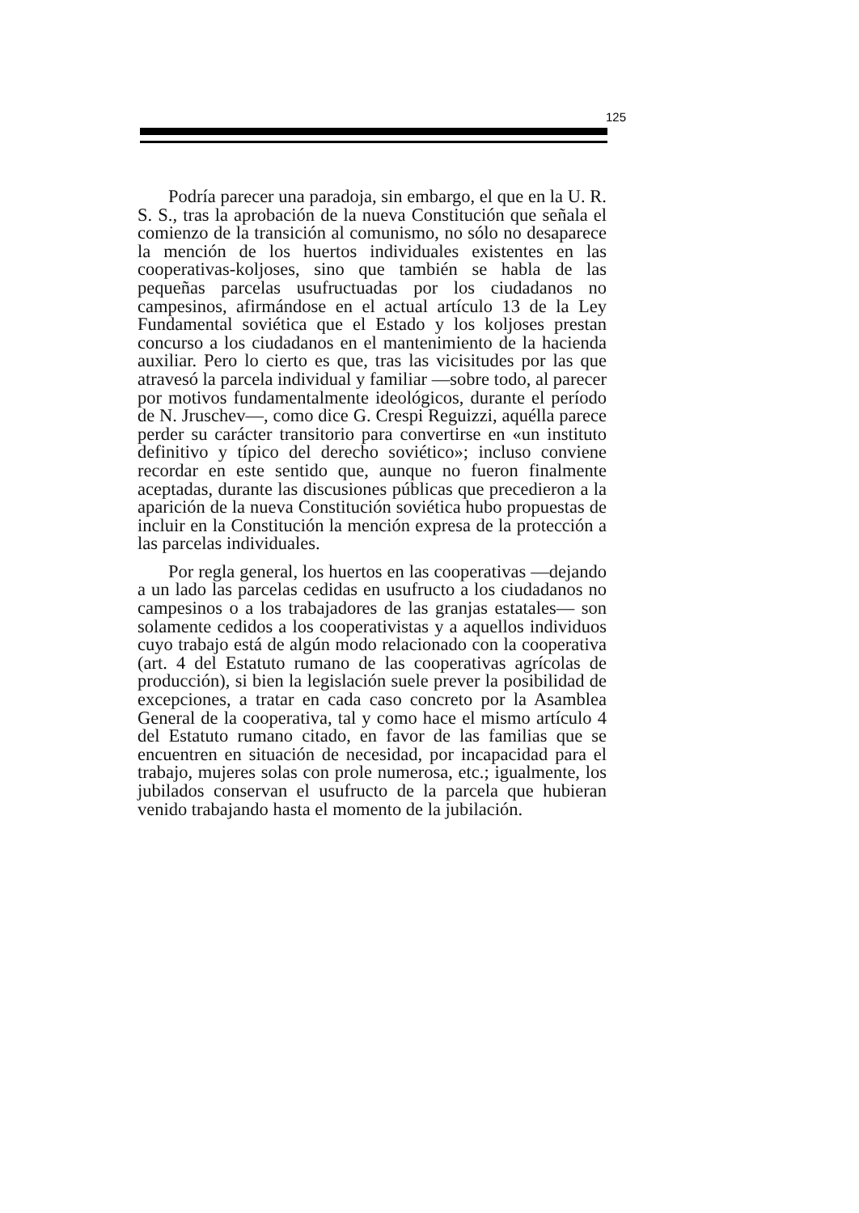125
Podría parecer una paradoja, sin embargo, el que en la U. R. S. S., tras la aprobación de la nueva Constitución que señala el comienzo de la transición al comunismo, no sólo no desaparece la mención de los huertos individuales existentes en las cooperativas-koljoses, sino que también se habla de las pequeñas parcelas usufructuadas por los ciudadanos no campesinos, afirmándose en el actual artículo 13 de la Ley Fundamental soviética que el Estado y los koljoses prestan concurso a los ciudadanos en el mantenimiento de la hacienda auxiliar. Pero lo cierto es que, tras las vicisitudes por las que atravesó la parcela individual y familiar —sobre todo, al parecer por motivos fundamentalmente ideológicos, durante el período de N. Jruschev—, como dice G. Crespi Reguizzi, aquélla parece perder su carácter transitorio para convertirse en «un instituto definitivo y típico del derecho soviético»; incluso conviene recordar en este sentido que, aunque no fueron finalmente aceptadas, durante las discusiones públicas que precedieron a la aparición de la nueva Constitución soviética hubo propuestas de incluir en la Constitución la mención expresa de la protección a las parcelas individuales.
Por regla general, los huertos en las cooperativas —dejando a un lado las parcelas cedidas en usufructo a los ciudadanos no campesinos o a los trabajadores de las granjas estatales— son solamente cedidos a los cooperativistas y a aquellos individuos cuyo trabajo está de algún modo relacionado con la cooperativa (art. 4 del Estatuto rumano de las cooperativas agrícolas de producción), si bien la legislación suele prever la posibilidad de excepciones, a tratar en cada caso concreto por la Asamblea General de la cooperativa, tal y como hace el mismo artículo 4 del Estatuto rumano citado, en favor de las familias que se encuentren en situación de necesidad, por incapacidad para el trabajo, mujeres solas con prole numerosa, etc.; igualmente, los jubilados conservan el usufructo de la parcela que hubieran venido trabajando hasta el momento de la jubilación.